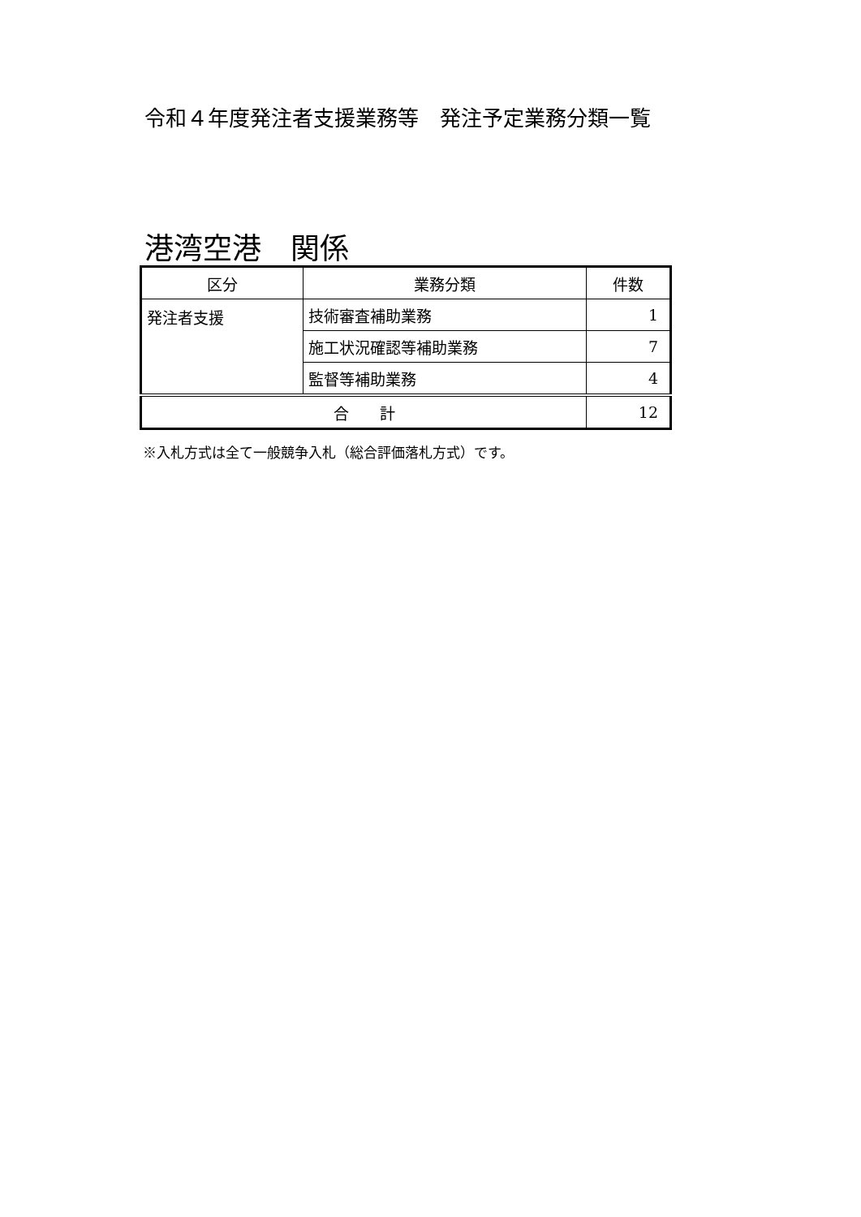令和４年度発注者支援業務等　発注予定業務分類一覧
港湾空港　関係
| 区分 | 業務分類 | 件数 |
| --- | --- | --- |
| 発注者支援 | 技術審査補助業務 | 1 |
| | 施工状況確認等補助業務 | 7 |
| | 監督等補助業務 | 4 |
| 合 計 | | 12 |
※入札方式は全て一般競争入札（総合評価落札方式）です。